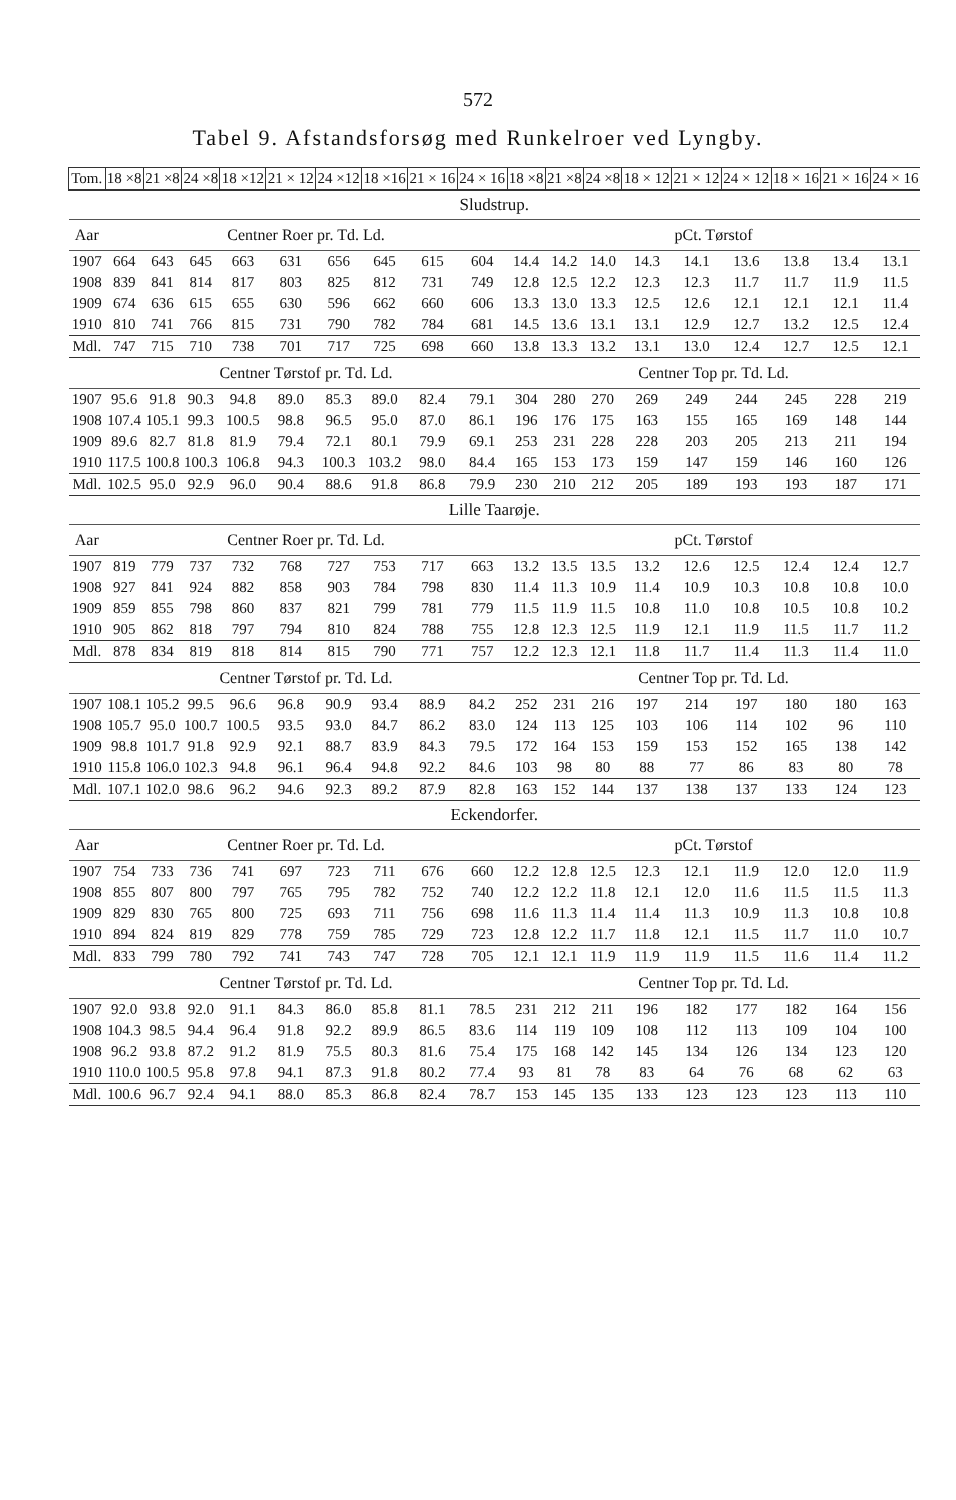572
Tabel 9. Afstandsforsøg med Runkelroer ved Lyngby.
| Tom. | 18 ×8 | 21 ×8 | 24 ×8 | 18 ×12 | 21 × 12 | 24 ×12 | 18 ×16 | 21 × 16 | 24 × 16 | 18 ×8 | 21 ×8 | 24 ×8 | 18 × 12 | 21 × 12 | 24 × 12 | 18 × 16 | 21 × 16 | 24 × 16 |
| Sludstrup. | | | | | | | | | | | | | | | | | | |
| Aar | Centner Roer pr. Td. Ld. | | | | | | | | | pCt. Tørstof | | | | | | | | |
| 1907 | 664 | 643 | 645 | 663 | 631 | 656 | 645 | 615 | 604 | 14.4 | 14.2 | 14.0 | 14.3 | 14.1 | 13.6 | 13.8 | 13.4 | 13.1 |
| 1908 | 839 | 841 | 814 | 817 | 803 | 825 | 812 | 731 | 749 | 12.8 | 12.5 | 12.2 | 12.3 | 12.3 | 11.7 | 11.7 | 11.9 | 11.5 |
| 1909 | 674 | 636 | 615 | 655 | 630 | 596 | 662 | 660 | 606 | 13.3 | 13.0 | 13.3 | 12.5 | 12.6 | 12.1 | 12.1 | 12.1 | 11.4 |
| 1910 | 810 | 741 | 766 | 815 | 731 | 790 | 782 | 784 | 681 | 14.5 | 13.6 | 13.1 | 13.1 | 12.9 | 12.7 | 13.2 | 12.5 | 12.4 |
| Mdl. | 747 | 715 | 710 | 738 | 701 | 717 | 725 | 698 | 660 | 13.8 | 13.3 | 13.2 | 13.1 | 13.0 | 12.4 | 12.7 | 12.5 | 12.1 |
| | Centner Tørstof pr. Td. Ld. | | | | | | | | | Centner Top pr. Td. Ld. | | | | | | | | |
| 1907 | 95.6 | 91.8 | 90.3 | 94.8 | 89.0 | 85.3 | 89.0 | 82.4 | 79.1 | 304 | 280 | 270 | 269 | 249 | 244 | 245 | 228 | 219 |
| 1908 | 107.4 | 105.1 | 99.3 | 100.5 | 98.8 | 96.5 | 95.0 | 87.0 | 86.1 | 196 | 176 | 175 | 163 | 155 | 165 | 169 | 148 | 144 |
| 1909 | 89.6 | 82.7 | 81.8 | 81.9 | 79.4 | 72.1 | 80.1 | 79.9 | 69.1 | 253 | 231 | 228 | 228 | 203 | 205 | 213 | 211 | 194 |
| 1910 | 117.5 | 100.8 | 100.3 | 106.8 | 94.3 | 100.3 | 103.2 | 98.0 | 84.4 | 165 | 153 | 173 | 159 | 147 | 159 | 146 | 160 | 126 |
| Mdl. | 102.5 | 95.0 | 92.9 | 96.0 | 90.4 | 88.6 | 91.8 | 86.8 | 79.9 | 230 | 210 | 212 | 205 | 189 | 193 | 193 | 187 | 171 |
| Lille Taarøje. | | | | | | | | | | | | | | | | | | |
| Aar | Centner Roer pr. Td. Ld. | | | | | | | | | pCt. Tørstof | | | | | | | | |
| 1907 | 819 | 779 | 737 | 732 | 768 | 727 | 753 | 717 | 663 | 13.2 | 13.5 | 13.5 | 13.2 | 12.6 | 12.5 | 12.4 | 12.4 | 12.7 |
| 1908 | 927 | 841 | 924 | 882 | 858 | 903 | 784 | 798 | 830 | 11.4 | 11.3 | 10.9 | 11.4 | 10.9 | 10.3 | 10.8 | 10.8 | 10.0 |
| 1909 | 859 | 855 | 798 | 860 | 837 | 821 | 799 | 781 | 779 | 11.5 | 11.9 | 11.5 | 10.8 | 11.0 | 10.8 | 10.5 | 10.8 | 10.2 |
| 1910 | 905 | 862 | 818 | 797 | 794 | 810 | 824 | 788 | 755 | 12.8 | 12.3 | 12.5 | 11.9 | 12.1 | 11.9 | 11.5 | 11.7 | 11.2 |
| Mdl. | 878 | 834 | 819 | 818 | 814 | 815 | 790 | 771 | 757 | 12.2 | 12.3 | 12.1 | 11.8 | 11.7 | 11.4 | 11.3 | 11.4 | 11.0 |
| | Centner Tørstof pr. Td. Ld. | | | | | | | | | Centner Top pr. Td. Ld. | | | | | | | | |
| 1907 | 108.1 | 105.2 | 99.5 | 96.6 | 96.8 | 90.9 | 93.4 | 88.9 | 84.2 | 252 | 231 | 216 | 197 | 214 | 197 | 180 | 180 | 163 |
| 1908 | 105.7 | 95.0 | 100.7 | 100.5 | 93.5 | 93.0 | 84.7 | 86.2 | 83.0 | 124 | 113 | 125 | 103 | 106 | 114 | 102 | 96 | 110 |
| 1909 | 98.8 | 101.7 | 91.8 | 92.9 | 92.1 | 88.7 | 83.9 | 84.3 | 79.5 | 172 | 164 | 153 | 159 | 153 | 152 | 165 | 138 | 142 |
| 1910 | 115.8 | 106.0 | 102.3 | 94.8 | 96.1 | 96.4 | 94.8 | 92.2 | 84.6 | 103 | 98 | 80 | 88 | 77 | 86 | 83 | 80 | 78 |
| Mdl. | 107.1 | 102.0 | 98.6 | 96.2 | 94.6 | 92.3 | 89.2 | 87.9 | 82.8 | 163 | 152 | 144 | 137 | 138 | 137 | 133 | 124 | 123 |
| Eckendorfer. | | | | | | | | | | | | | | | | | | |
| Aar | Centner Roer pr. Td. Ld. | | | | | | | | | pCt. Tørstof | | | | | | | | |
| 1907 | 754 | 733 | 736 | 741 | 697 | 723 | 711 | 676 | 660 | 12.2 | 12.8 | 12.5 | 12.3 | 12.1 | 11.9 | 12.0 | 12.0 | 11.9 |
| 1908 | 855 | 807 | 800 | 797 | 765 | 795 | 782 | 752 | 740 | 12.2 | 12.2 | 11.8 | 12.1 | 12.0 | 11.6 | 11.5 | 11.5 | 11.3 |
| 1909 | 829 | 830 | 765 | 800 | 725 | 693 | 711 | 756 | 698 | 11.6 | 11.3 | 11.4 | 11.4 | 11.3 | 10.9 | 11.3 | 10.8 | 10.8 |
| 1910 | 894 | 824 | 819 | 829 | 778 | 759 | 785 | 729 | 723 | 12.8 | 12.2 | 11.7 | 11.8 | 12.1 | 11.5 | 11.7 | 11.0 | 10.7 |
| Mdl. | 833 | 799 | 780 | 792 | 741 | 743 | 747 | 728 | 705 | 12.1 | 12.1 | 11.9 | 11.9 | 11.9 | 11.5 | 11.6 | 11.4 | 11.2 |
| | Centner Tørstof pr. Td. Ld. | | | | | | | | | Centner Top pr. Td. Ld. | | | | | | | | |
| 1907 | 92.0 | 93.8 | 92.0 | 91.1 | 84.3 | 86.0 | 85.8 | 81.1 | 78.5 | 231 | 212 | 211 | 196 | 182 | 177 | 182 | 164 | 156 |
| 1908 | 104.3 | 98.5 | 94.4 | 96.4 | 91.8 | 92.2 | 89.9 | 86.5 | 83.6 | 114 | 119 | 109 | 108 | 112 | 113 | 109 | 104 | 100 |
| 1908 | 96.2 | 93.8 | 87.2 | 91.2 | 81.9 | 75.5 | 80.3 | 81.6 | 75.4 | 175 | 168 | 142 | 145 | 134 | 126 | 134 | 123 | 120 |
| 1910 | 110.0 | 100.5 | 95.8 | 97.8 | 94.1 | 87.3 | 91.8 | 80.2 | 77.4 | 93 | 81 | 78 | 83 | 64 | 76 | 68 | 62 | 63 |
| Mdl. | 100.6 | 96.7 | 92.4 | 94.1 | 88.0 | 85.3 | 86.8 | 82.4 | 78.7 | 153 | 145 | 135 | 133 | 123 | 123 | 123 | 113 | 110 |